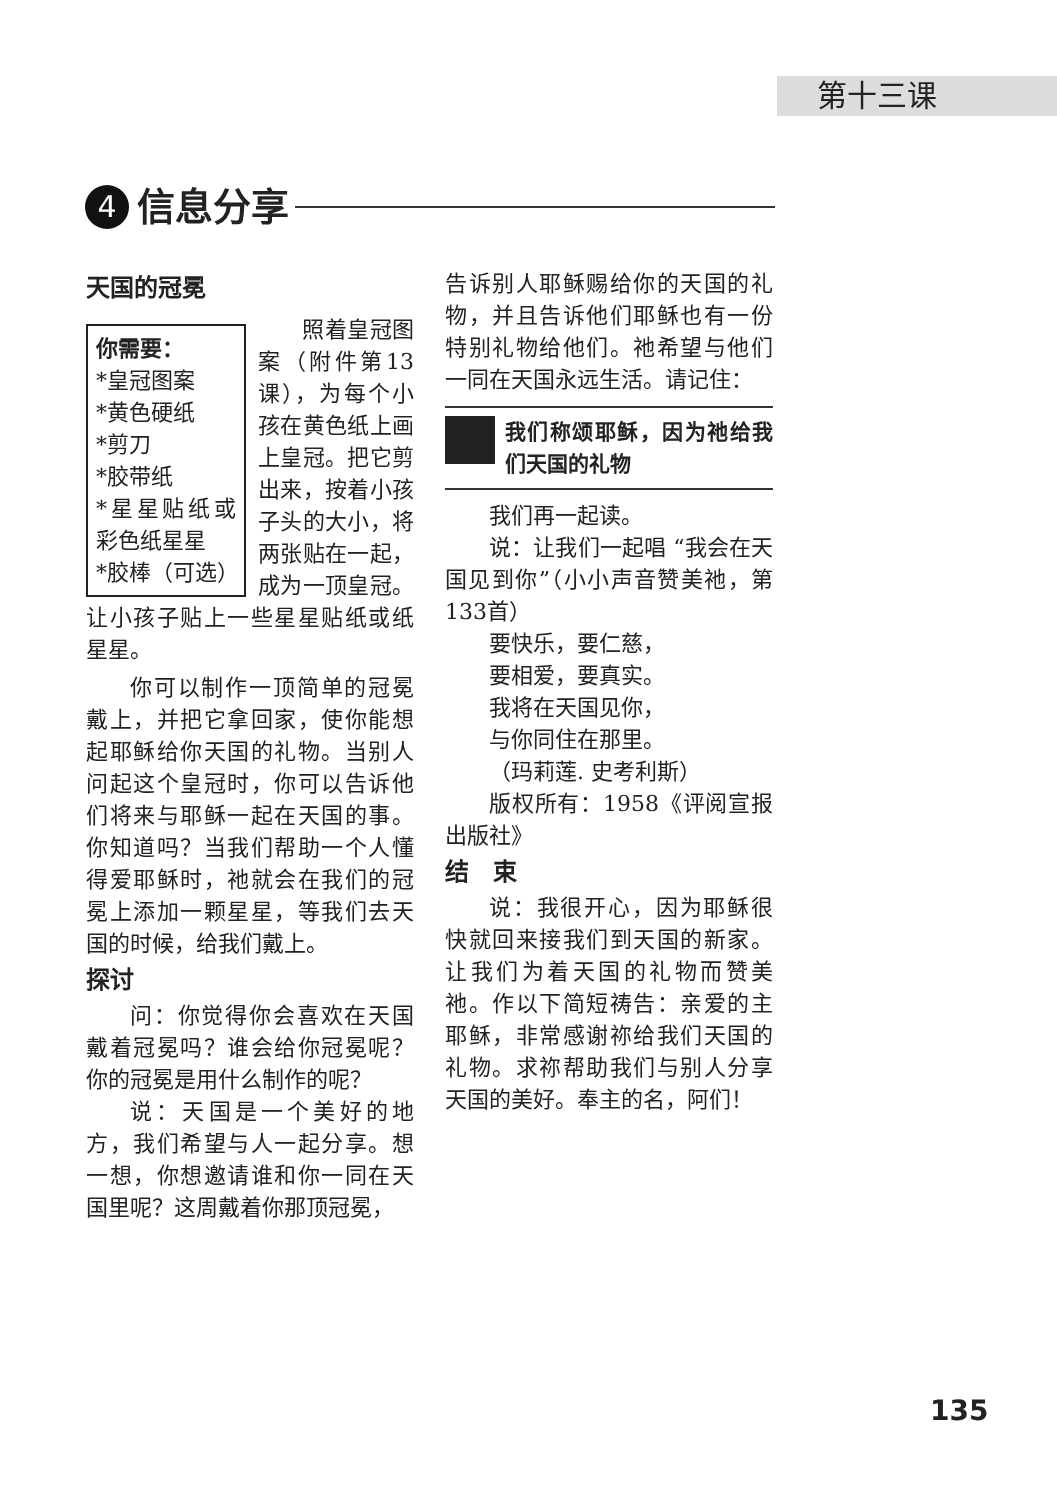第十三课
4
信息分享
天国的冠冕
你需要：
*皇冠图案
*黄色硬纸
*剪刀
*胶带纸
*星星贴纸或彩色纸星星
*胶棒（可选）
照着皇冠图案（附件第13课），为每个小孩在黄色纸上画上皇冠。把它剪出来，按着小孩子头的大小，将两张贴在一起，成为一顶皇冠。让小孩子贴上一些星星贴纸或纸星星。
你可以制作一顶简单的冠冕戴上，并把它拿回家，使你能想起耶稣给你天国的礼物。当别人问起这个皇冠时，你可以告诉他们将来与耶稣一起在天国的事。你知道吗？当我们帮助一个人懂得爱耶稣时，祂就会在我们的冠冕上添加一颗星星，等我们去天国的时候，给我们戴上。
探讨
问：你觉得你会喜欢在天国戴着冠冕吗？谁会给你冠冕呢？你的冠冕是用什么制作的呢？
说：天国是一个美好的地方，我们希望与人一起分享。想一想，你想邀请谁和你一同在天国里呢？这周戴着你那顶冠冕，
告诉别人耶稣赐给你的天国的礼物，并且告诉他们耶稣也有一份特别礼物给他们。祂希望与他们一同在天国永远生活。请记住：
我们称颂耶稣，因为祂给我们天国的礼物
我们再一起读。
说：让我们一起唱 “我会在天国见到你”（小小声音赞美祂，第133首）
要快乐，要仁慈，
要相爱，要真实。
我将在天国见你，
与你同住在那里。
（玛莉莲. 史考利斯）
版权所有：1958《评阅宣报出版社》
结　束
说：我很开心，因为耶稣很快就回来接我们到天国的新家。让我们为着天国的礼物而赞美祂。作以下简短祷告：亲爱的主耶稣，非常感谢祢给我们天国的礼物。求祢帮助我们与别人分享天国的美好。奉主的名，阿们！
135